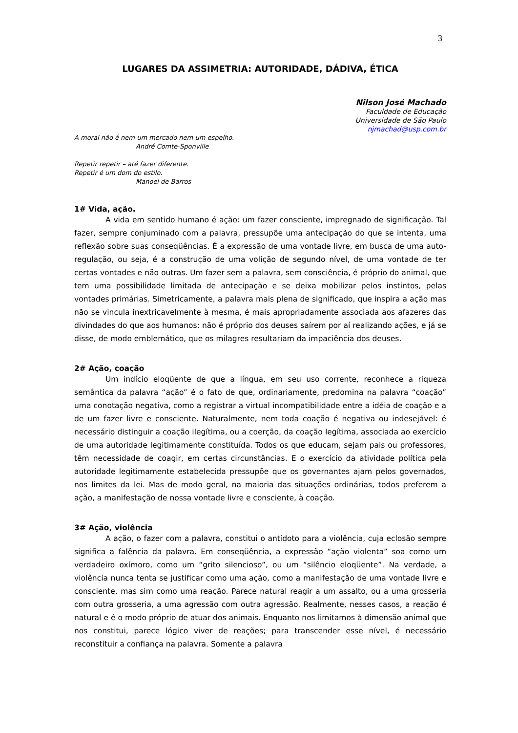3
LUGARES DA ASSIMETRIA: AUTORIDADE, DÁDIVA, ÉTICA
Nilson José Machado
Faculdade de Educação
Universidade de São Paulo
njmachad@usp.com.br
A moral não é nem um mercado nem um espelho.
André Comte-Sponville
Repetir repetir – até fazer diferente.
Repetir é um dom do estilo.
Manoel de Barros
1# Vida, ação.
A vida em sentido humano é ação: um fazer consciente, impregnado de significação. Tal fazer, sempre conjuminado com a palavra, pressupõe uma antecipação do que se intenta, uma reflexão sobre suas conseqüências. É a expressão de uma vontade livre, em busca de uma auto-regulação, ou seja, é a construção de uma volição de segundo nível, de uma vontade de ter certas vontades e não outras. Um fazer sem a palavra, sem consciência, é próprio do animal, que tem uma possibilidade limitada de antecipação e se deixa mobilizar pelos instintos, pelas vontades primárias. Simetricamente, a palavra mais plena de significado, que inspira a ação mas não se vincula inextricavelmente à mesma, é mais apropriadamente associada aos afazeres das divindades do que aos humanos: não é próprio dos deuses saírem por aí realizando ações, e já se disse, de modo emblemático, que os milagres resultariam da impaciência dos deuses.
2# Ação, coação
Um indício eloqüente de que a língua, em seu uso corrente, reconhece a riqueza semântica da palavra “ação” é o fato de que, ordinariamente, predomina na palavra “coação” uma conotação negativa, como a registrar a virtual incompatibilidade entre a idéia de coação e a de um fazer livre e consciente. Naturalmente, nem toda coação é negativa ou indesejável: é necessário distinguir a coação ilegítima, ou a coerção, da coação legítima, associada ao exercício de uma autoridade legitimamente constituída. Todos os que educam, sejam pais ou professores, têm necessidade de coagir, em certas circunstâncias. E o exercício da atividade política pela autoridade legitimamente estabelecida pressupõe que os governantes ajam pelos governados, nos limites da lei. Mas de modo geral, na maioria das situações ordinárias, todos preferem a ação, a manifestação de nossa vontade livre e consciente, à coação.
3# Ação, violência
A ação, o fazer com a palavra, constitui o antídoto para a violência, cuja eclosão sempre significa a falência da palavra. Em conseqüência, a expressão “ação violenta” soa como um verdadeiro oxímoro, como um “grito silencioso”, ou um “silêncio eloqüente”. Na verdade, a violência nunca tenta se justificar como uma ação, como a manifestação de uma vontade livre e consciente, mas sim como uma reação. Parece natural reagir a um assalto, ou a uma grosseria com outra grosseria, a uma agressão com outra agressão. Realmente, nesses casos, a reação é natural e é o modo próprio de atuar dos animais. Enquanto nos limitamos à dimensão animal que nos constitui, parece lógico viver de reações; para transcender esse nível, é necessário reconstituir a confiança na palavra. Somente a palavra